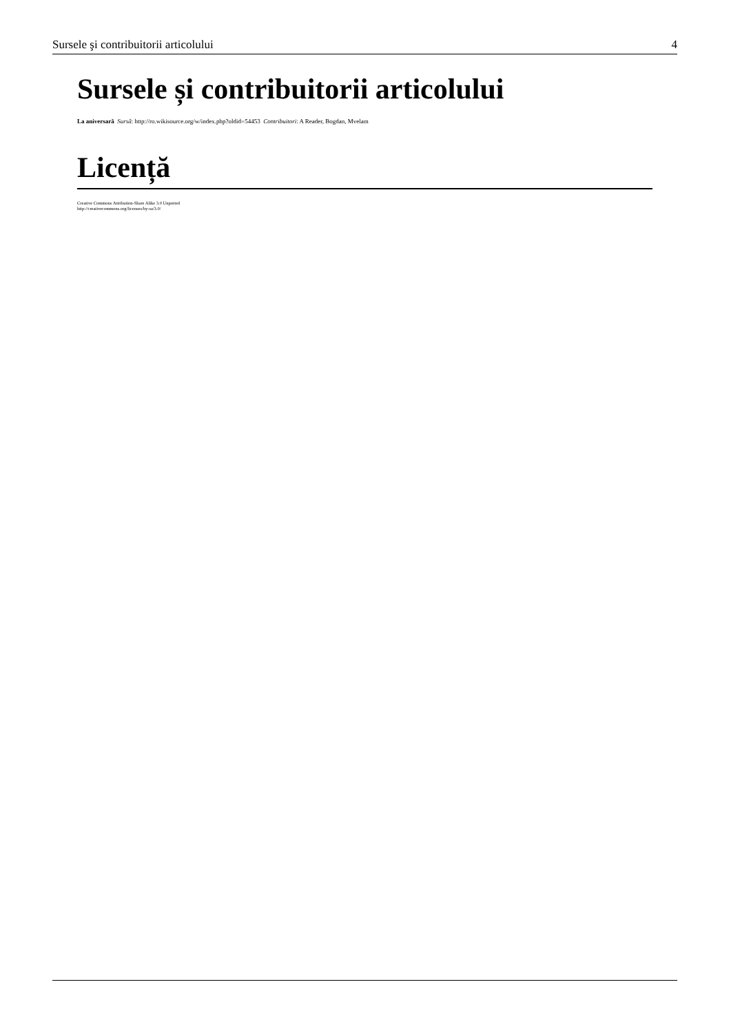Sursele şi contribuitorii articolului 4
Sursele și contribuitorii articolului
La aniversară Sursă: http://ro.wikisource.org/w/index.php?oldid=54453 Contribuitori: A Reader, Bogdan, Mvelam
Licență
Creative Commons Attribution-Share Alike 3.0 Unported
http://creativecommons.org/licenses/by-sa/3.0/